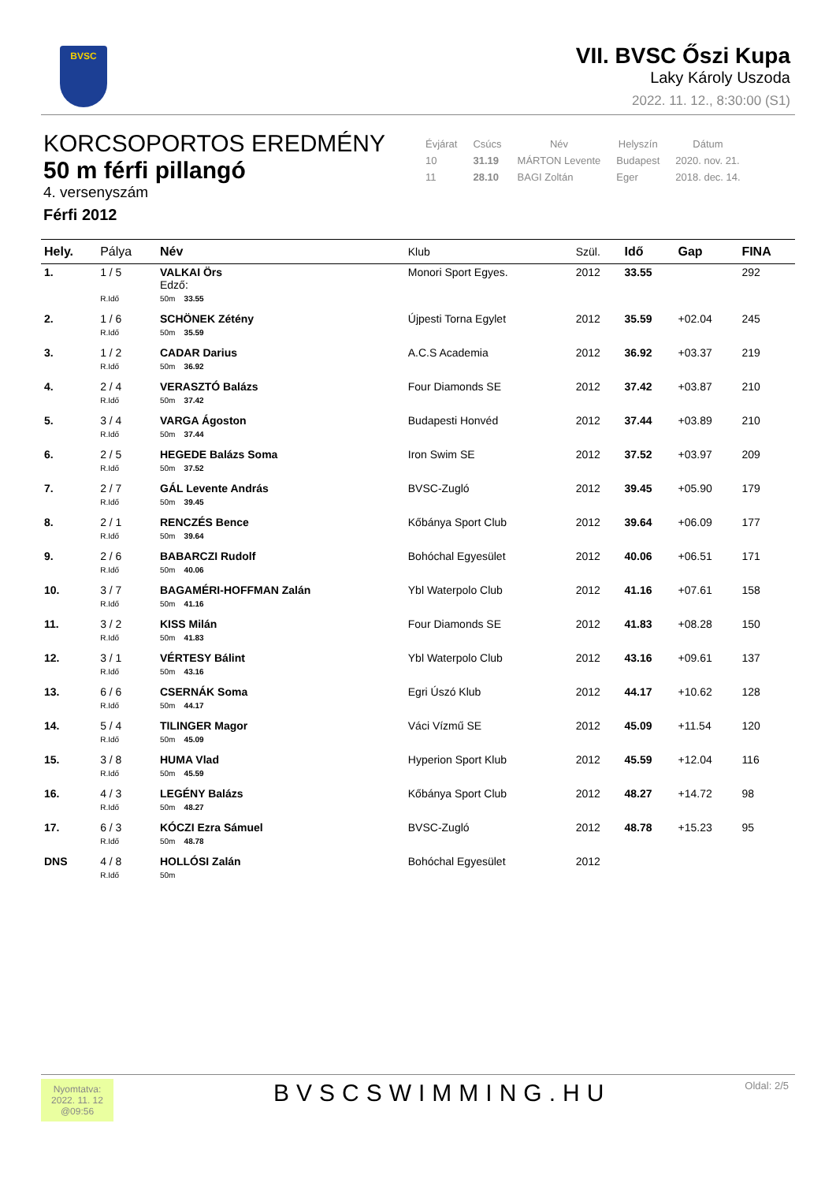BVSC
VII. BVSC Őszi Kupa
Laky Károly Uszoda
2022. 11. 12., 8:30:00 (S1)
KORCSOPORTOS EREDMÉNY
50 m férfi pillangó
4. versenyszám
Férfi 2012
| Évjárat | Csúcs | Név | Helyszín | Dátum |
| --- | --- | --- | --- | --- |
| 10 | 31.19 | MÁRTON Levente | Budapest | 2020. nov. 21. |
| 11 | 28.10 | BAGI Zoltán | Eger | 2018. dec. 14. |
| Hely. | Pálya | Név | Klub | Szül. | Idő | Gap | FINA |
| --- | --- | --- | --- | --- | --- | --- | --- |
| 1. | 1 / 5 | VALKAI Örs Edző: | Monori Sport Egyes. | 2012 | 33.55 | | 292 |
| | R.Idő | 50m 33.55 | | | | | |
| 2. | 1 / 6 | SCHÖNEK Zétény | Újpesti Torna Egylet | 2012 | 35.59 | +02.04 | 245 |
| | R.Idő | 50m 35.59 | | | | | |
| 3. | 1 / 2 | CADAR Darius | A.C.S Academia | 2012 | 36.92 | +03.37 | 219 |
| | R.Idő | 50m 36.92 | | | | | |
| 4. | 2 / 4 | VERASZTÓ Balázs | Four Diamonds SE | 2012 | 37.42 | +03.87 | 210 |
| | R.Idő | 50m 37.42 | | | | | |
| 5. | 3 / 4 | VARGA Ágoston | Budapesti Honvéd | 2012 | 37.44 | +03.89 | 210 |
| | R.Idő | 50m 37.44 | | | | | |
| 6. | 2 / 5 | HEGEDE Balázs Soma | Iron Swim SE | 2012 | 37.52 | +03.97 | 209 |
| | R.Idő | 50m 37.52 | | | | | |
| 7. | 2 / 7 | GÁL Levente András | BVSC-Zugló | 2012 | 39.45 | +05.90 | 179 |
| | R.Idő | 50m 39.45 | | | | | |
| 8. | 2 / 1 | RENCZÉS Bence | Kőbánya Sport Club | 2012 | 39.64 | +06.09 | 177 |
| | R.Idő | 50m 39.64 | | | | | |
| 9. | 2 / 6 | BABARCZI Rudolf | Bohóchal Egyesület | 2012 | 40.06 | +06.51 | 171 |
| | R.Idő | 50m 40.06 | | | | | |
| 10. | 3 / 7 | BAGAMÉRI-HOFFMAN Zalán | Ybl Waterpolo Club | 2012 | 41.16 | +07.61 | 158 |
| | R.Idő | 50m 41.16 | | | | | |
| 11. | 3 / 2 | KISS Milán | Four Diamonds SE | 2012 | 41.83 | +08.28 | 150 |
| | R.Idő | 50m 41.83 | | | | | |
| 12. | 3 / 1 | VÉRTESY Bálint | Ybl Waterpolo Club | 2012 | 43.16 | +09.61 | 137 |
| | R.Idő | 50m 43.16 | | | | | |
| 13. | 6 / 6 | CSERNÁK Soma | Egri Úszó Klub | 2012 | 44.17 | +10.62 | 128 |
| | R.Idő | 50m 44.17 | | | | | |
| 14. | 5 / 4 | TILINGER Magor | Váci Vízmű SE | 2012 | 45.09 | +11.54 | 120 |
| | R.Idő | 50m 45.09 | | | | | |
| 15. | 3 / 8 | HUMA Vlad | Hyperion Sport Klub | 2012 | 45.59 | +12.04 | 116 |
| | R.Idő | 50m 45.59 | | | | | |
| 16. | 4 / 3 | LEGÉNY Balázs | Kőbánya Sport Club | 2012 | 48.27 | +14.72 | 98 |
| | R.Idő | 50m 48.27 | | | | | |
| 17. | 6 / 3 | KÓCZI Ezra Sámuel | BVSC-Zugló | 2012 | 48.78 | +15.23 | 95 |
| | R.Idő | 50m 48.78 | | | | | |
| DNS | 4 / 8 | HOLLÓSI Zalán | Bohóchal Egyesület | 2012 | | | |
| | R.Idő | 50m | | | | | |
Nyomtatva:
2022. 11. 12
@09:56
BVSCSWIMMING.HU Oldal: 2/5